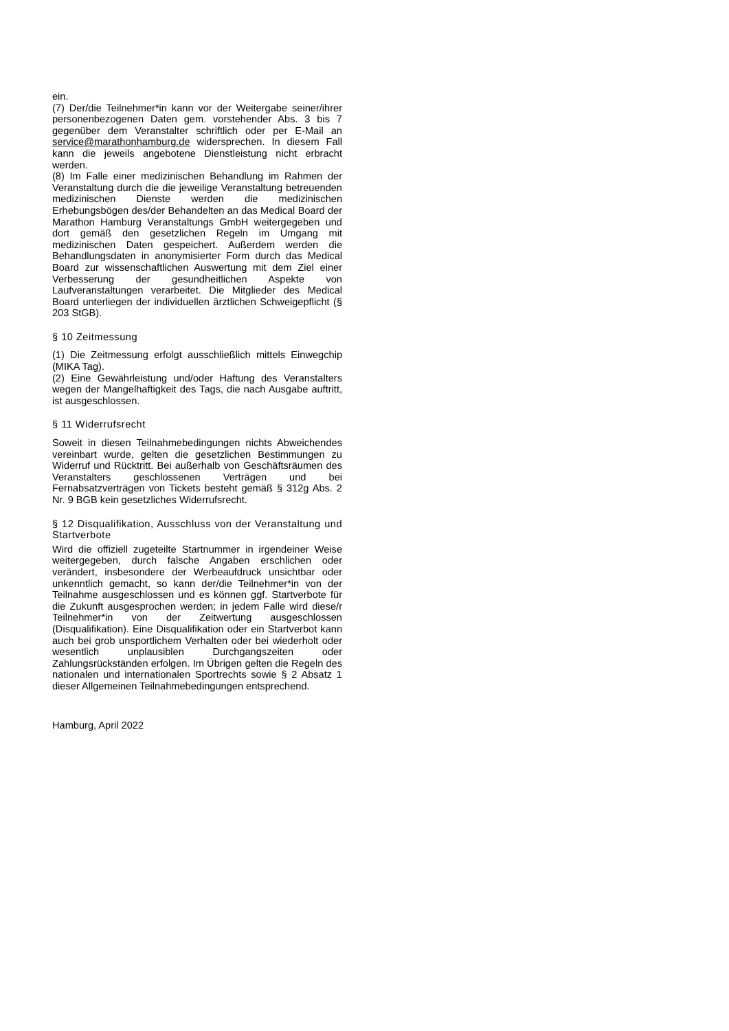ein.
(7) Der/die Teilnehmer*in kann vor der Weitergabe seiner/ihrer personenbezogenen Daten gem. vorstehender Abs. 3 bis 7 gegenüber dem Veranstalter schriftlich oder per E-Mail an service@marathonhamburg.de widersprechen. In diesem Fall kann die jeweils angebotene Dienstleistung nicht erbracht werden.
(8) Im Falle einer medizinischen Behandlung im Rahmen der Veranstaltung durch die die jeweilige Veranstaltung betreuenden medizinischen Dienste werden die medizinischen Erhebungsbögen des/der Behandelten an das Medical Board der Marathon Hamburg Veranstaltungs GmbH weitergegeben und dort gemäß den gesetzlichen Regeln im Umgang mit medizinischen Daten gespeichert. Außerdem werden die Behandlungsdaten in anonymisierter Form durch das Medical Board zur wissenschaftlichen Auswertung mit dem Ziel einer Verbesserung der gesundheitlichen Aspekte von Laufveranstaltungen verarbeitet. Die Mitglieder des Medical Board unterliegen der individuellen ärztlichen Schweigepflicht (§ 203 StGB).
§ 10 Zeitmessung
(1) Die Zeitmessung erfolgt ausschließlich mittels Einwegchip (MIKA Tag).
(2) Eine Gewährleistung und/oder Haftung des Veranstalters wegen der Mangelhaftigkeit des Tags, die nach Ausgabe auftritt, ist ausgeschlossen.
§ 11 Widerrufsrecht
Soweit in diesen Teilnahmebedingungen nichts Abweichendes vereinbart wurde, gelten die gesetzlichen Bestimmungen zu Widerruf und Rücktritt. Bei außerhalb von Geschäftsräumen des Veranstalters geschlossenen Verträgen und bei Fernabsatzverträgen von Tickets besteht gemäß § 312g Abs. 2 Nr. 9 BGB kein gesetzliches Widerrufsrecht.
§ 12 Disqualifikation, Ausschluss von der Veranstaltung und Startverbote
Wird die offiziell zugeteilte Startnummer in irgendeiner Weise weitergegeben, durch falsche Angaben erschlichen oder verändert, insbesondere der Werbeaufdruck unsichtbar oder unkenntlich gemacht, so kann der/die Teilnehmer*in von der Teilnahme ausgeschlossen und es können ggf. Startverbote für die Zukunft ausgesprochen werden; in jedem Falle wird diese/r Teilnehmer*in von der Zeitwertung ausgeschlossen (Disqualifikation). Eine Disqualifikation oder ein Startverbot kann auch bei grob unsportlichem Verhalten oder bei wiederholt oder wesentlich unplausiblen Durchgangszeiten oder Zahlungsrückständen erfolgen. Im Übrigen gelten die Regeln des nationalen und internationalen Sportrechts sowie § 2 Absatz 1 dieser Allgemeinen Teilnahmebedingungen entsprechend.
Hamburg, April 2022